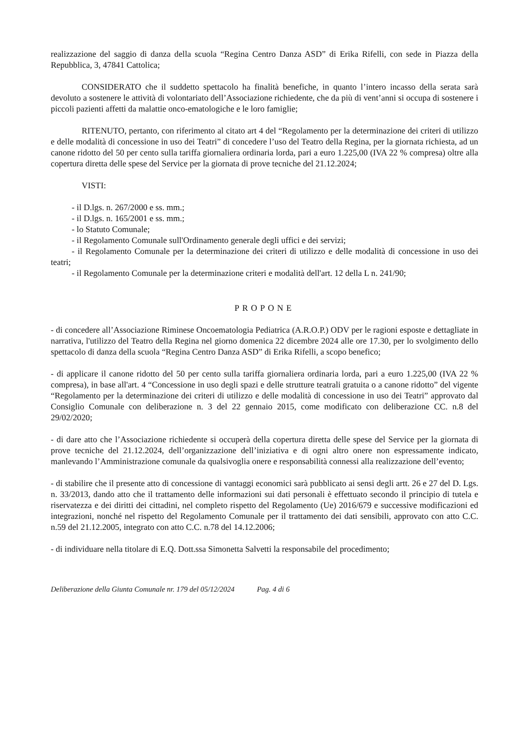realizzazione del saggio di danza della scuola “Regina Centro Danza ASD” di Erika Rifelli, con sede in Piazza della Repubblica, 3, 47841 Cattolica;
CONSIDERATO che il suddetto spettacolo ha finalità benefiche, in quanto l’intero incasso della serata sarà devoluto a sostenere le attività di volontariato dell’Associazione richiedente, che da più di vent’anni si occupa di sostenere i piccoli pazienti affetti da malattie onco-ematologiche e le loro famiglie;
RITENUTO, pertanto, con riferimento al citato art 4 del “Regolamento per la determinazione dei criteri di utilizzo e delle modalità di concessione in uso dei Teatri” di concedere l’uso del Teatro della Regina, per la giornata richiesta, ad un canone ridotto del 50 per cento sulla tariffa giornaliera ordinaria lorda, pari a euro 1.225,00 (IVA 22 % compresa) oltre alla copertura diretta delle spese del Service per la giornata di prove tecniche del 21.12.2024;
VISTI:
- il D.lgs. n. 267/2000 e ss. mm.;
- il D.lgs. n. 165/2001 e ss. mm.;
- lo Statuto Comunale;
- il Regolamento Comunale sull'Ordinamento generale degli uffici e dei servizi;
- il Regolamento Comunale per la determinazione dei criteri di utilizzo e delle modalità di concessione in uso dei teatri;
- il Regolamento Comunale per la determinazione criteri e modalità dell'art. 12 della L n. 241/90;
PROPONE
- di concedere all’Associazione Riminese Oncoematologia Pediatrica (A.R.O.P.) ODV per le ragioni esposte e dettagliate in narrativa, l'utilizzo del Teatro della Regina nel giorno domenica 22 dicembre 2024 alle ore 17.30, per lo svolgimento dello spettacolo di danza della scuola “Regina Centro Danza ASD” di Erika Rifelli, a scopo benefico;
- di applicare il canone ridotto del 50 per cento sulla tariffa giornaliera ordinaria lorda, pari a euro 1.225,00 (IVA 22 % compresa), in base all'art. 4 “Concessione in uso degli spazi e delle strutture teatrali gratuita o a canone ridotto” del vigente “Regolamento per la determinazione dei criteri di utilizzo e delle modalità di concessione in uso dei Teatri” approvato dal Consiglio Comunale con deliberazione n. 3 del 22 gennaio 2015, come modificato con deliberazione CC. n.8 del 29/02/2020;
- di dare atto che l’Associazione richiedente si occuperà della copertura diretta delle spese del Service per la giornata di prove tecniche del 21.12.2024, dell’organizzazione dell’iniziativa e di ogni altro onere non espressamente indicato, manlevando l’Amministrazione comunale da qualsivoglia onere e responsabilità connessi alla realizzazione dell’evento;
- di stabilire che il presente atto di concessione di vantaggi economici sarà pubblicato ai sensi degli artt. 26 e 27 del D. Lgs. n. 33/2013, dando atto che il trattamento delle informazioni sui dati personali è effettuato secondo il principio di tutela e riservatezza e dei diritti dei cittadini, nel completo rispetto del Regolamento (Ue) 2016/679 e successive modificazioni ed integrazioni, nonché nel rispetto del Regolamento Comunale per il trattamento dei dati sensibili, approvato con atto C.C. n.59 del 21.12.2005, integrato con atto C.C. n.78 del 14.12.2006;
- di individuare nella titolare di E.Q. Dott.ssa Simonetta Salvetti la responsabile del procedimento;
Deliberazione della Giunta Comunale nr. 179 del 05/12/2024 Pag. 4 di 6